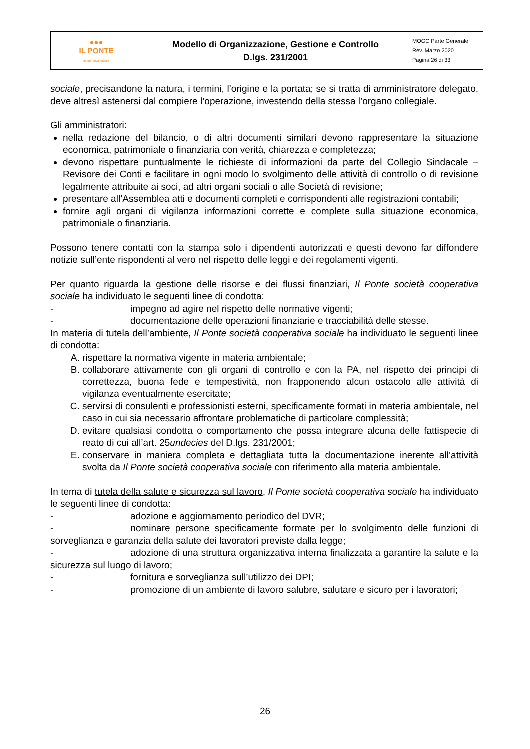| ●●● IL PONTE cooperativa sociale | Modello di Organizzazione, Gestione e Controllo D.lgs. 231/2001 | MOGC Parte Generale Rev. Marzo 2020 Pagina 26 di 33 |
sociale, precisandone la natura, i termini, l’origine e la portata; se si tratta di amministratore delegato, deve altresì astenersi dal compiere l’operazione, investendo della stessa l’organo collegiale.
Gli amministratori:
nella redazione del bilancio, o di altri documenti similari devono rappresentare la situazione economica, patrimoniale o finanziaria con verità, chiarezza e completezza;
devono rispettare puntualmente le richieste di informazioni da parte del Collegio Sindacale – Revisore dei Conti e facilitare in ogni modo lo svolgimento delle attività di controllo o di revisione legalmente attribuite ai soci, ad altri organi sociali o alle Società di revisione;
presentare all’Assemblea atti e documenti completi e corrispondenti alle registrazioni contabili;
fornire agli organi di vigilanza informazioni corrette e complete sulla situazione economica, patrimoniale o finanziaria.
Possono tenere contatti con la stampa solo i dipendenti autorizzati e questi devono far diffondere notizie sull’ente rispondenti al vero nel rispetto delle leggi e dei regolamenti vigenti.
Per quanto riguarda la gestione delle risorse e dei flussi finanziari, Il Ponte società cooperativa sociale ha individuato le seguenti linee di condotta:
- impegno ad agire nel rispetto delle normative vigenti;
- documentazione delle operazioni finanziarie e tracciabilità delle stesse.
In materia di tutela dell’ambiente, Il Ponte società cooperativa sociale ha individuato le seguenti linee di condotta:
A. rispettare la normativa vigente in materia ambientale;
B. collaborare attivamente con gli organi di controllo e con la PA, nel rispetto dei principi di correttezza, buona fede e tempestività, non frapponendo alcun ostacolo alle attività di vigilanza eventualmente esercitate;
C. servirsi di consulenti e professionisti esterni, specificamente formati in materia ambientale, nel caso in cui sia necessario affrontare problematiche di particolare complessità;
D. evitare qualsiasi condotta o comportamento che possa integrare alcuna delle fattispecie di reato di cui all’art. 25undecies del D.lgs. 231/2001;
E. conservare in maniera completa e dettagliata tutta la documentazione inerente all’attività svolta da Il Ponte società cooperativa sociale con riferimento alla materia ambientale.
In tema di tutela della salute e sicurezza sul lavoro, Il Ponte società cooperativa sociale ha individuato le seguenti linee di condotta:
- adozione e aggiornamento periodico del DVR;
- nominare persone specificamente formate per lo svolgimento delle funzioni di sorveglianza e garanzia della salute dei lavoratori previste dalla legge;
- adozione di una struttura organizzativa interna finalizzata a garantire la salute e la sicurezza sul luogo di lavoro;
- fornitura e sorveglianza sull’utilizzo dei DPI;
- promozione di un ambiente di lavoro salubre, salutare e sicuro per i lavoratori;
26